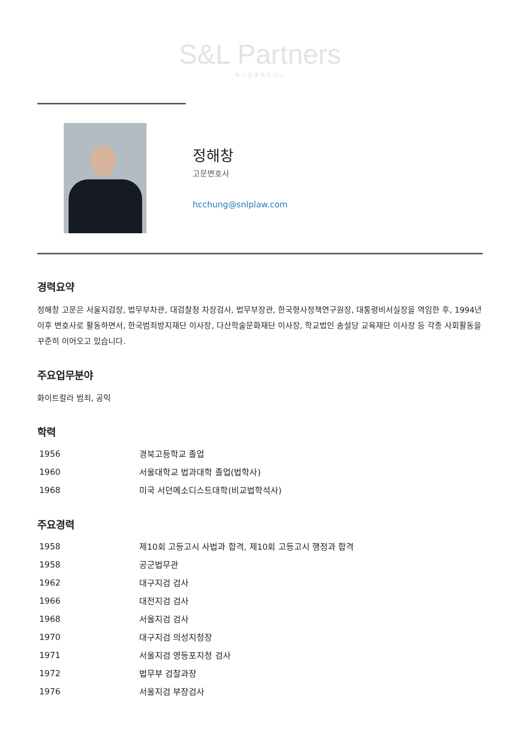S&L Partners
에스앤엘파트너스
정해창
고문변호사
hcchung@snlplaw.com
경력요약
정해창 고문은 서울지검장, 법무부차관, 대검찰청 차장검사, 법무부장관, 한국형사정책연구원장, 대통령비서실장을 역임한 후, 1994년 이후 변호사로 활동하면서, 한국범죄방지재단 이사장, 다산학술문화재단 이사장, 학교법인 송설당 교육재단 이사장 등 각종 사회활동을 꾸준히 이어오고 있습니다.
주요업무분야
화이트칼라 범죄, 공익
학력
| 1956 | 경북고등학교 졸업 |
| 1960 | 서울대학교 법과대학 졸업(법학사) |
| 1968 | 미국 서던메소디스트대학(비교법학석사) |
주요경력
| 1958 | 제10회 고등고시 사법과 합격, 제10회 고등고시 행정과 합격 |
| 1958 | 공군법무관 |
| 1962 | 대구지검 검사 |
| 1966 | 대전지검 검사 |
| 1968 | 서울지검 검사 |
| 1970 | 대구지검 의성지청장 |
| 1971 | 서울지검 영등포지청 검사 |
| 1972 | 법무부 검찰과장 |
| 1976 | 서울지검 부장검사 |